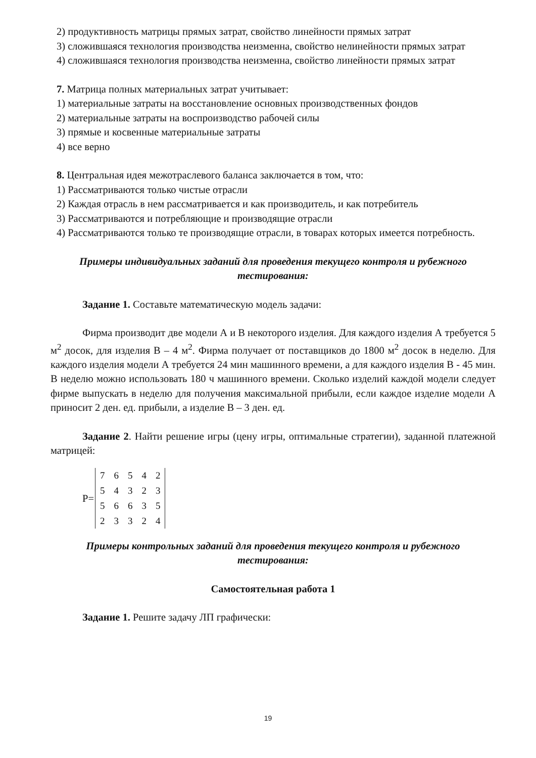2) продуктивность матрицы прямых затрат, свойство линейности прямых затрат
3) сложившаяся технология производства неизменна, свойство нелинейности прямых затрат
4) сложившаяся технология производства неизменна, свойство линейности прямых затрат
7. Матрица полных материальных затрат учитывает:
1) материальные затраты на восстановление основных производственных фондов
2) материальные затраты на воспроизводство рабочей силы
3) прямые и косвенные материальные затраты
4) все верно
8. Центральная идея межотраслевого баланса заключается в том, что:
1) Рассматриваются только чистые отрасли
2) Каждая отрасль в нем рассматривается и как производитель, и как потребитель
3) Рассматриваются и потребляющие и производящие отрасли
4) Рассматриваются только те производящие отрасли, в товарах которых имеется потребность.
Примеры индивидуальных заданий для проведения текущего контроля и рубежного тестирования:
Задание 1. Составьте математическую модель задачи:
Фирма производит две модели А и В некоторого изделия. Для каждого изделия А требуется 5 м<sup>2</sup> досок, для изделия В – 4 м<sup>2</sup>. Фирма получает от поставщиков до 1800 м<sup>2</sup> досок в неделю. Для каждого изделия модели А требуется 24 мин машинного времени, а для каждого изделия В - 45 мин. В неделю можно использовать 180 ч машинного времени. Сколько изделий каждой модели следует фирме выпускать в неделю для получения максимальной прибыли, если каждое изделие модели А приносит 2 ден. ед. прибыли, а изделие В – 3 ден. ед.
Задание 2. Найти решение игры (цену игры, оптимальные стратегии), заданной платежной матрицей:
P=
| 7 | 6 | 5 | 4 | 2 |
| 5 | 4 | 3 | 2 | 3 |
| 5 | 6 | 6 | 3 | 5 |
| 2 | 3 | 3 | 2 | 4 |
Примеры контрольных заданий для проведения текущего контроля и рубежного тестирования:
Самостоятельная работа 1
Задание 1. Решите задачу ЛП графически:
19